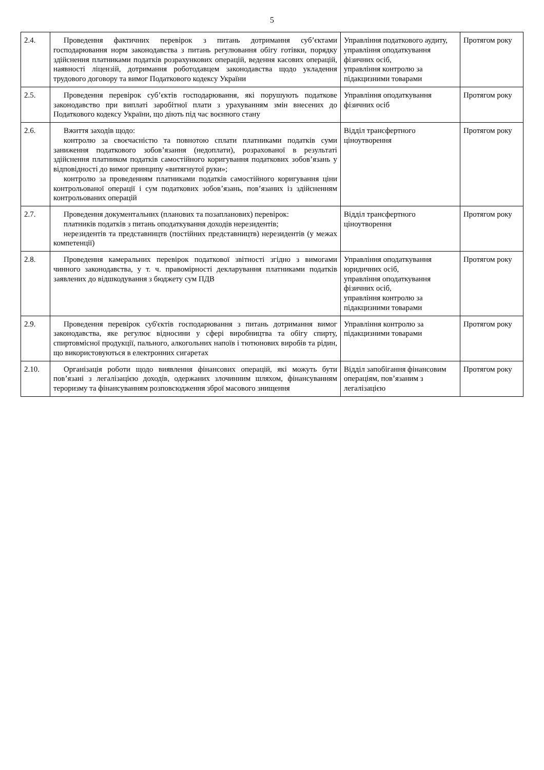5
| 2.4. | Проведення фактичних перевірок з питань дотримання суб’єктами господарювання норм законодавства з питань регулювання обігу готівки, порядку здійснення платниками податків розрахункових операцій, ведення касових операцій, наявності ліцензій, дотримання роботодавцем законодавства щодо укладення трудового договору та вимог Податкового кодексу України | Управління податкового аудиту, управління оподаткування фізичних осіб, управління контролю за підакцизними товарами | Протягом року |
| 2.5. | Проведення перевірок суб’єктів господарювання, які порушують податкове законодавство при виплаті заробітної плати з урахуванням змін внесених до Податкового кодексу України, що діють під час воєнного стану | Управління оподаткування фізичних осіб | Протягом року |
| 2.6. | Вжиття заходів щодо: контролю за своєчасністю та повнотою сплати платниками податків суми заниження податкового зобов’язання (недоплати), розрахованої в результаті здійснення платником податків самостійного коригування податкових зобов’язань у відповідності до вимог принципу «витягнутої руки»; контролю за проведенням платниками податків самостійного коригування ціни контрольованої операції і сум податкових зобов’язань, пов’язаних із здійсненням контрольованих операцій | Відділ трансфертного ціноутворення | Протягом року |
| 2.7. | Проведення документальних (планових та позапланових) перевірок: платників податків з питань оподаткування доходів нерезидентів; нерезидентів та представництв (постійних представництв) нерезидентів (у межах компетенції) | Відділ трансфертного ціноутворення | Протягом року |
| 2.8. | Проведення камеральних перевірок податкової звітності згідно з вимогами чинного законодавства, у т. ч. правомірності декларування платниками податків заявлених до відшкодування з бюджету сум ПДВ | Управління оподаткування юридичних осіб, управління оподаткування фізичних осіб, управління контролю за підакцизними товарами | Протягом року |
| 2.9. | Проведення перевірок суб'єктів господарювання з питань дотримання вимог законодавства, яке регулює відносини у сфері виробництва та обігу спирту, спиртовмісної продукції, пального, алкогольних напоїв і тютюнових виробів та рідин, що використовуються в електронних сигаретах | Управління контролю за підакцизними товарами | Протягом року |
| 2.10. | Організація роботи щодо виявлення фінансових операцій, які можуть бути пов’язані з легалізацією доходів, одержаних злочинним шляхом, фінансуванням тероризму та фінансуванням розповсюдження зброї масового знищення | Відділ запобігання фінансовим операціям, пов’язаним з легалізацією | Протягом року |